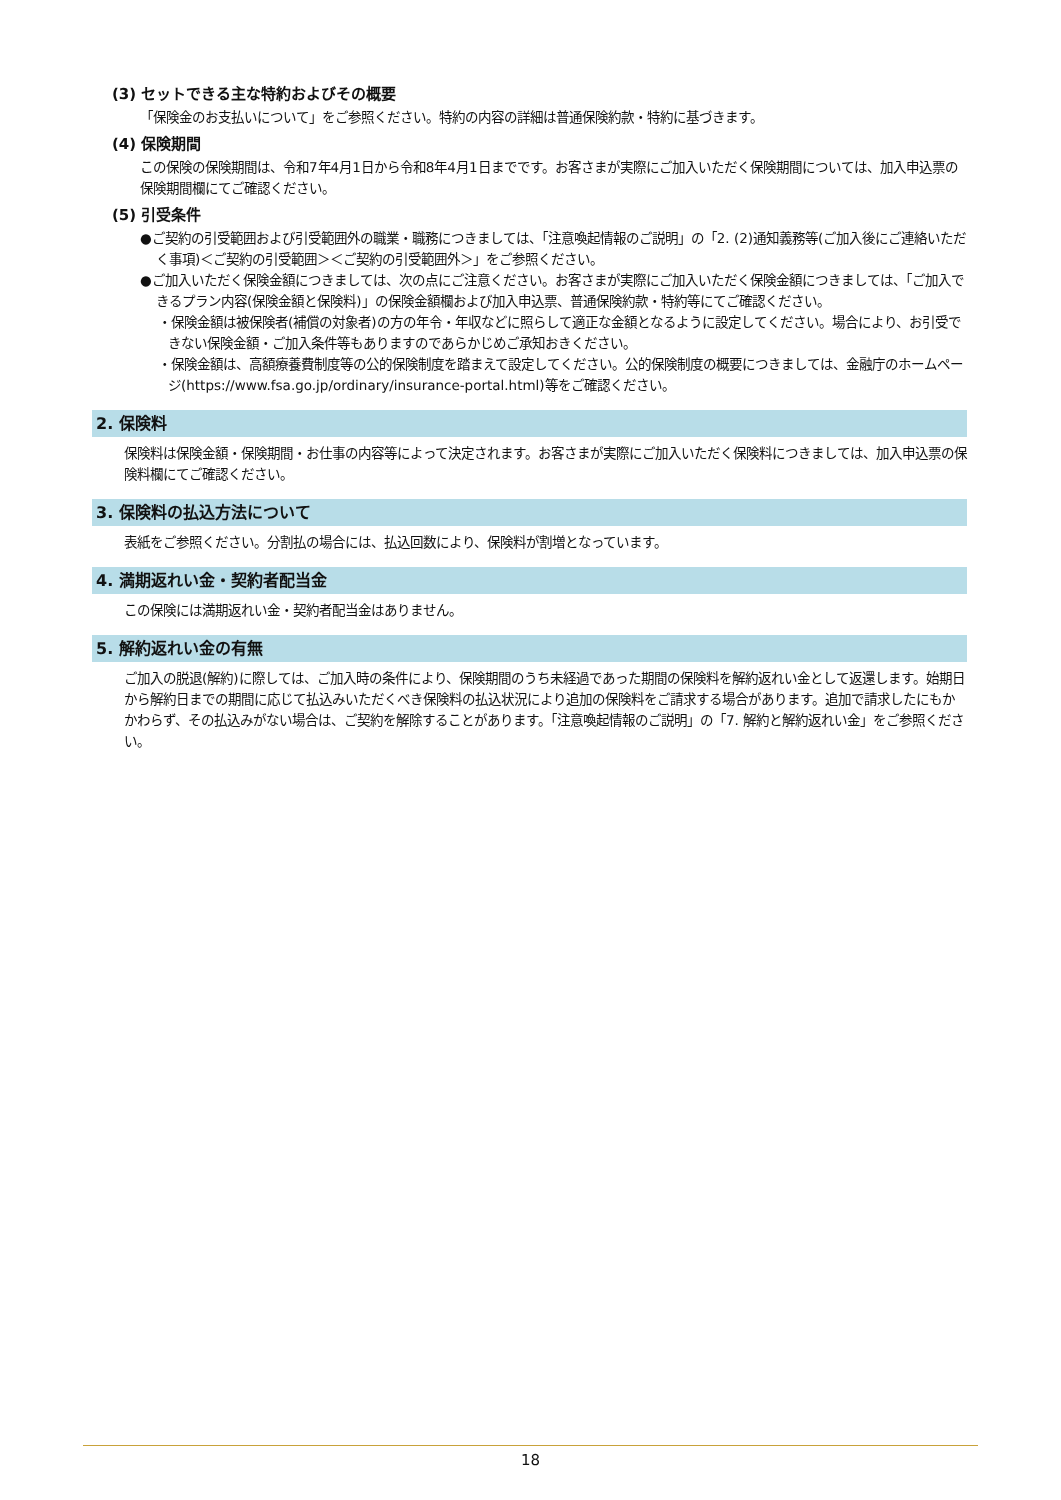(3) セットできる主な特約およびその概要
「保険金のお支払いについて」をご参照ください。特約の内容の詳細は普通保険約款・特約に基づきます。
(4) 保険期間
この保険の保険期間は、令和7年4月1日から令和8年4月1日までです。お客さまが実際にご加入いただく保険期間については、加入申込票の保険期間欄にてご確認ください。
(5) 引受条件
●ご契約の引受範囲および引受範囲外の職業・職務につきましては、「注意喚起情報のご説明」の「2. (2)通知義務等(ご加入後にご連絡いただく事項)＜ご契約の引受範囲＞＜ご契約の引受範囲外＞」をご参照ください。
●ご加入いただく保険金額につきましては、次の点にご注意ください。お客さまが実際にご加入いただく保険金額につきましては、「ご加入できるプラン内容(保険金額と保険料)」の保険金額欄および加入申込票、普通保険約款・特約等にてご確認ください。
・保険金額は被保険者(補償の対象者)の方の年令・年収などに照らして適正な金額となるように設定してください。場合により、お引受できない保険金額・ご加入条件等もありますのであらかじめご承知おきください。
・保険金額は、高額療養費制度等の公的保険制度を踏まえて設定してください。公的保険制度の概要につきましては、金融庁のホームページ(https://www.fsa.go.jp/ordinary/insurance-portal.html)等をご確認ください。
2. 保険料
保険料は保険金額・保険期間・お仕事の内容等によって決定されます。お客さまが実際にご加入いただく保険料につきましては、加入申込票の保険料欄にてご確認ください。
3. 保険料の払込方法について
表紙をご参照ください。分割払の場合には、払込回数により、保険料が割増となっています。
4. 満期返れい金・契約者配当金
この保険には満期返れい金・契約者配当金はありません。
5. 解約返れい金の有無
ご加入の脱退(解約)に際しては、ご加入時の条件により、保険期間のうち未経過であった期間の保険料を解約返れい金として返還します。始期日から解約日までの期間に応じて払込みいただくべき保険料の払込状況により追加の保険料をご請求する場合があります。追加で請求したにもかかわらず、その払込みがない場合は、ご契約を解除することがあります。「注意喚起情報のご説明」の「7. 解約と解約返れい金」をご参照ください。
18